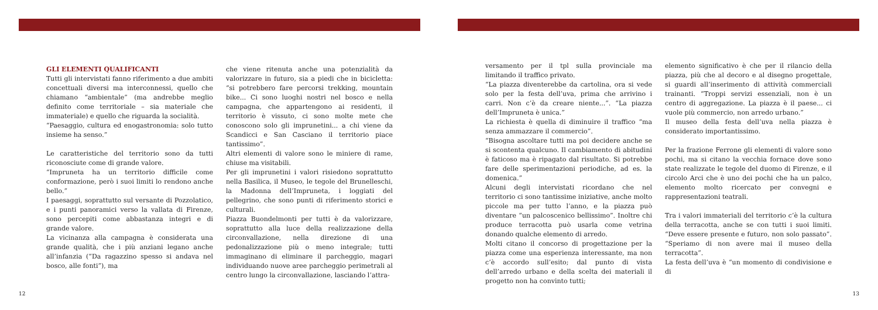GLI ELEMENTI QUALIFICANTI
Tutti gli intervistati fanno riferimento a due ambiti concettuali diversi ma interconnessi, quello che chiamano “ambientale” (ma andrebbe meglio definito come territoriale – sia materiale che immateriale) e quello che riguarda la socialità.
“Paesaggio, cultura ed enogastronomia: solo tutto insieme ha senso.”
Le caratteristiche del territorio sono da tutti riconosciute come di grande valore.
“Impruneta ha un territorio difficile come conformazione, però i suoi limiti lo rendono anche bello.”
I paesaggi, soprattutto sul versante di Pozzolatico, e i punti panoramici verso la vallata di Firenze, sono percepiti come abbastanza integri e di grande valore.
La vicinanza alla campagna è considerata una grande qualità, che i più anziani legano anche all’infanzia (“Da ragazzino spesso si andava nel bosco, alle fonti”), ma
che viene ritenuta anche una potenzialità da valorizzare in futuro, sia a piedi che in bicicletta: “si potrebbero fare percorsi trekking, mountain bike... Ci sono luoghi nostri nel bosco e nella campagna, che appartengono ai residenti, il territorio è vissuto, ci sono molte mete che conoscono solo gli imprunetini... a chi viene da Scandicci e San Casciano il territorio piace tantissimo”.
Altri elementi di valore sono le miniere di rame, chiuse ma visitabili.
Per gli imprunetini i valori risiedono soprattutto nella Basilica, il Museo, le tegole del Brunelleschi, la Madonna dell’Impruneta, i loggiati del pellegrino, che sono punti di riferimento storici e culturali.
Piazza Buondelmonti per tutti è da valorizzare, soprattutto alla luce della realizzazione della circonvallazione, nella direzione di una pedonalizzazione più o meno integrale; tutti immaginano di eliminare il parcheggio, magari individuando nuove aree parcheggio perimetrali al centro lungo la circonvallazione, lasciando l’attra-
12
versamento per il tpl sulla provinciale ma limitando il traffico privato.
“La piazza diventerebbe da cartolina, ora si vede solo per la festa dell’uva, prima che arrivino i carri. Non c’è da creare niente...”. “La piazza dell’Impruneta è unica.”
La richiesta è quella di diminuire il traffico “ma senza ammazzare il commercio”.
“Bisogna ascoltare tutti ma poi decidere anche se si scontenta qualcuno. Il cambiamento di abitudini è faticoso ma è ripagato dal risultato. Si potrebbe fare delle sperimentazioni periodiche, ad es. la domenica.”
Alcuni degli intervistati ricordano che nel territorio ci sono tantissime iniziative, anche molto piccole ma per tutto l’anno, e la piazza può diventare “un palcoscenico bellissimo”. Inoltre chi produce terracotta può usarla come vetrina donando qualche elemento di arredo.
Molti citano il concorso di progettazione per la piazza come una esperienza interessante, ma non c’è accordo sull’esito; dal punto di vista dell’arredo urbano e della scelta dei materiali il progetto non ha convinto tutti;
elemento significativo è che per il rilancio della piazza, più che al decoro e al disegno progettale, si guardi all’inserimento di attività commerciali trainanti. “Troppi servizi essenziali, non è un centro di aggregazione. La piazza è il paese... ci vuole più commercio, non arredo urbano.”
Il museo della festa dell’uva nella piazza è considerato importantissimo.
Per la frazione Ferrone gli elementi di valore sono pochi, ma si citano la vecchia fornace dove sono state realizzate le tegole del duomo di Firenze, e il circolo Arci che è uno dei pochi che ha un palco, elemento molto ricercato per convegni e rappresentazioni teatrali.
Tra i valori immateriali del territorio c’è la cultura della terracotta, anche se con tutti i suoi limiti. “Deve essere presente e futuro, non solo passato”. “Speriamo di non avere mai il museo della terracotta”.
La festa dell’uva è “un momento di condivisione e di
13